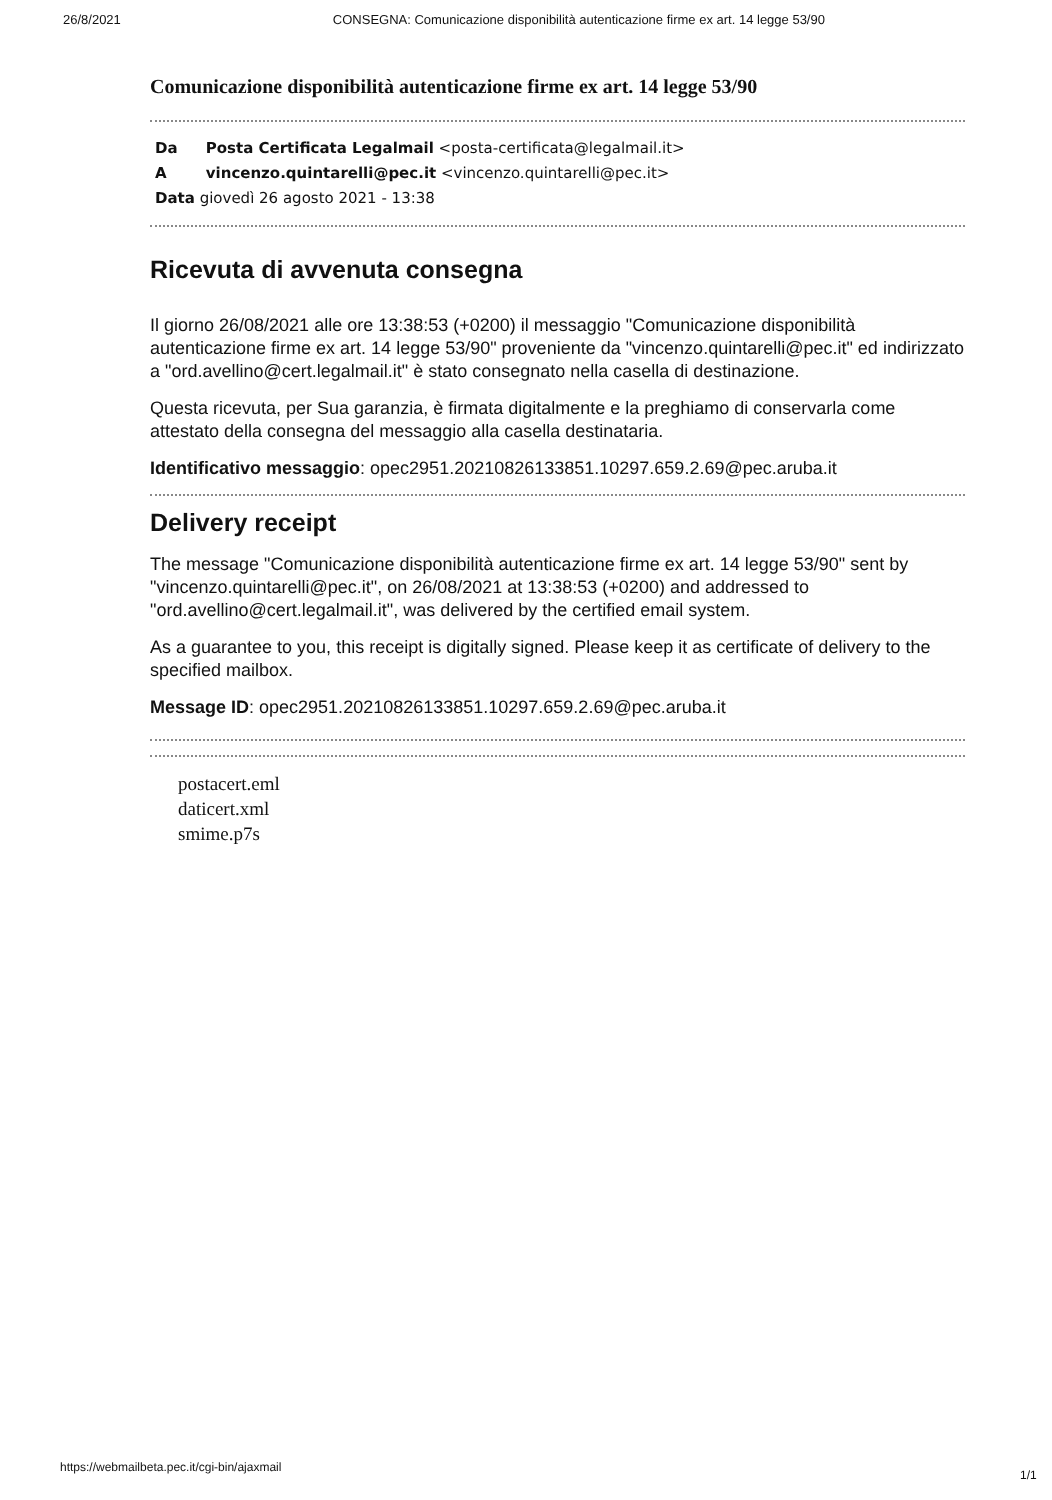26/8/2021 CONSEGNA: Comunicazione disponibilità autenticazione firme ex art. 14 legge 53/90
Comunicazione disponibilità autenticazione firme ex art. 14 legge 53/90
Da Posta Certificata Legalmail <posta-certificata@legalmail.it>
A vincenzo.quintarelli@pec.it <vincenzo.quintarelli@pec.it>
Data giovedì 26 agosto 2021 - 13:38
Ricevuta di avvenuta consegna
Il giorno 26/08/2021 alle ore 13:38:53 (+0200) il messaggio "Comunicazione disponibilità autenticazione firme ex art. 14 legge 53/90" proveniente da "vincenzo.quintarelli@pec.it" ed indirizzato a "ord.avellino@cert.legalmail.it" è stato consegnato nella casella di destinazione.
Questa ricevuta, per Sua garanzia, è firmata digitalmente e la preghiamo di conservarla come attestato della consegna del messaggio alla casella destinataria.
Identificativo messaggio: opec2951.20210826133851.10297.659.2.69@pec.aruba.it
Delivery receipt
The message "Comunicazione disponibilità autenticazione firme ex art. 14 legge 53/90" sent by "vincenzo.quintarelli@pec.it", on 26/08/2021 at 13:38:53 (+0200) and addressed to "ord.avellino@cert.legalmail.it", was delivered by the certified email system.
As a guarantee to you, this receipt is digitally signed. Please keep it as certificate of delivery to the specified mailbox.
Message ID: opec2951.20210826133851.10297.659.2.69@pec.aruba.it
postacert.eml
daticert.xml
smime.p7s
https://webmailbeta.pec.it/cgi-bin/ajaxmail
1/1